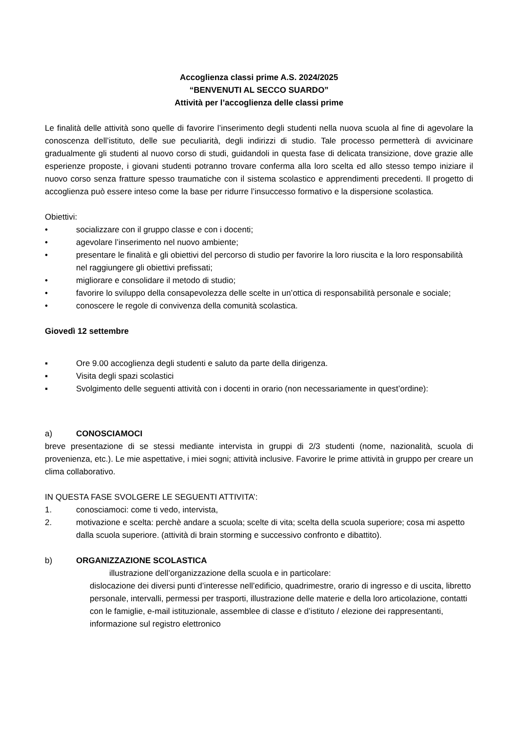Accoglienza classi prime A.S. 2024/2025
“BENVENUTI AL SECCO SUARDO”
Attività per l’accoglienza delle classi prime
Le finalità delle attività sono quelle di favorire l’inserimento degli studenti nella nuova scuola al fine di agevolare la conoscenza dell’istituto, delle sue peculiarità, degli indirizzi di studio. Tale processo permetterà di avvicinare gradualmente gli studenti al nuovo corso di studi, guidandoli in questa fase di delicata transizione, dove grazie alle esperienze proposte, i giovani studenti potranno trovare conferma alla loro scelta ed allo stesso tempo iniziare il nuovo corso senza fratture spesso traumatiche con il sistema scolastico e apprendimenti precedenti. Il progetto di accoglienza può essere inteso come la base per ridurre l’insuccesso formativo e la dispersione scolastica.
Obiettivi:
• socializzare con il gruppo classe e con i docenti;
• agevolare l’inserimento nel nuovo ambiente;
• presentare le finalità e gli obiettivi del percorso di studio per favorire la loro riuscita e la loro responsabilità nel raggiungere gli obiettivi prefissati;
• migliorare e consolidare il metodo di studio;
• favorire lo sviluppo della consapevolezza delle scelte in un’ottica di responsabilità personale e sociale;
• conoscere le regole di convivenza della comunità scolastica.
Giovedì 12 settembre
▪ Ore 9.00 accoglienza degli studenti e saluto da parte della dirigenza.
▪ Visita degli spazi scolastici
▪ Svolgimento delle seguenti attività con i docenti in orario (non necessariamente in quest’ordine):
a) CONOSCIAMOCI
breve presentazione di se stessi mediante intervista in gruppi di 2/3 studenti (nome, nazionalità, scuola di provenienza, etc.). Le mie aspettative, i miei sogni; attività inclusive. Favorire le prime attività in gruppo per creare un clima collaborativo.
IN QUESTA FASE SVOLGERE LE SEGUENTI ATTIVITA’:
1. conosciamoci: come ti vedo, intervista,
2. motivazione e scelta: perchè andare a scuola; scelte di vita; scelta della scuola superiore; cosa mi aspetto dalla scuola superiore. (attività di brain storming e successivo confronto e dibattito).
b) ORGANIZZAZIONE SCOLASTICA
illustrazione dell’organizzazione della scuola e in particolare:
dislocazione dei diversi punti d’interesse nell’edificio, quadrimestre, orario di ingresso e di uscita, libretto personale, intervalli, permessi per trasporti, illustrazione delle materie e della loro articolazione, contatti con le famiglie, e-mail istituzionale, assemblee di classe e d’istituto / elezione dei rappresentanti, informazione sul registro elettronico